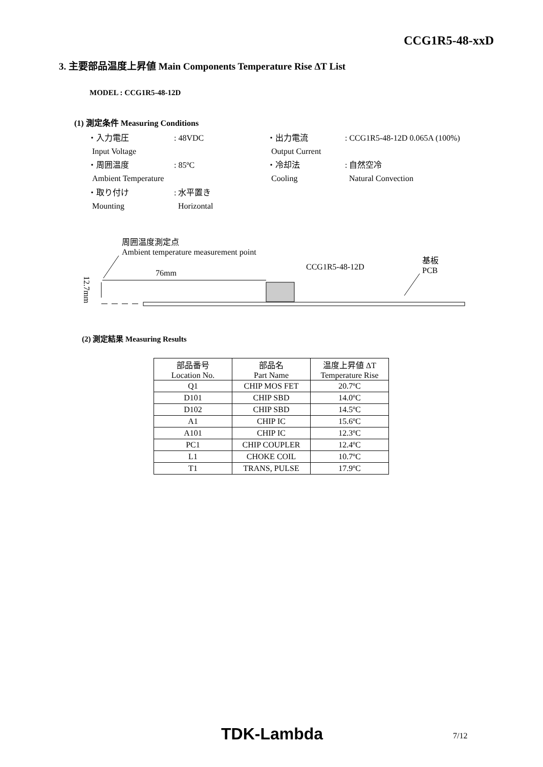CCG1R5-48-xxD
3. 主要部品温度上昇値 Main Components Temperature Rise ΔT List
MODEL : CCG1R5-48-12D
(1) 測定条件 Measuring Conditions
| ・入力電圧 Input Voltage | : 48VDC | ・出力電流 Output Current | : CCG1R5-48-12D 0.065A (100%) |
| ・周囲温度 Ambient Temperature | : 85ºC | ・冷却法 Cooling | : 自然空冷 Natural Convection |
| ・取り付け Mounting | : 水平置き Horizontal | | |
周囲温度測定点
Ambient temperature measurement point
基板
PCB
CCG1R5-48-12D
76mm
12.7mm
(2) 測定結果 Measuring Results
| 部品番号 Location No. | 部品名 Part Name | 温度上昇値 ΔT Temperature Rise |
| --- | --- | --- |
| Q1 | CHIP MOS FET | 20.7ºC |
| D101 | CHIP SBD | 14.0ºC |
| D102 | CHIP SBD | 14.5ºC |
| A1 | CHIP IC | 15.6ºC |
| A101 | CHIP IC | 12.3ºC |
| PC1 | CHIP COUPLER | 12.4ºC |
| L1 | CHOKE COIL | 10.7ºC |
| T1 | TRANS, PULSE | 17.9ºC |
TDK-Lambda 7/12